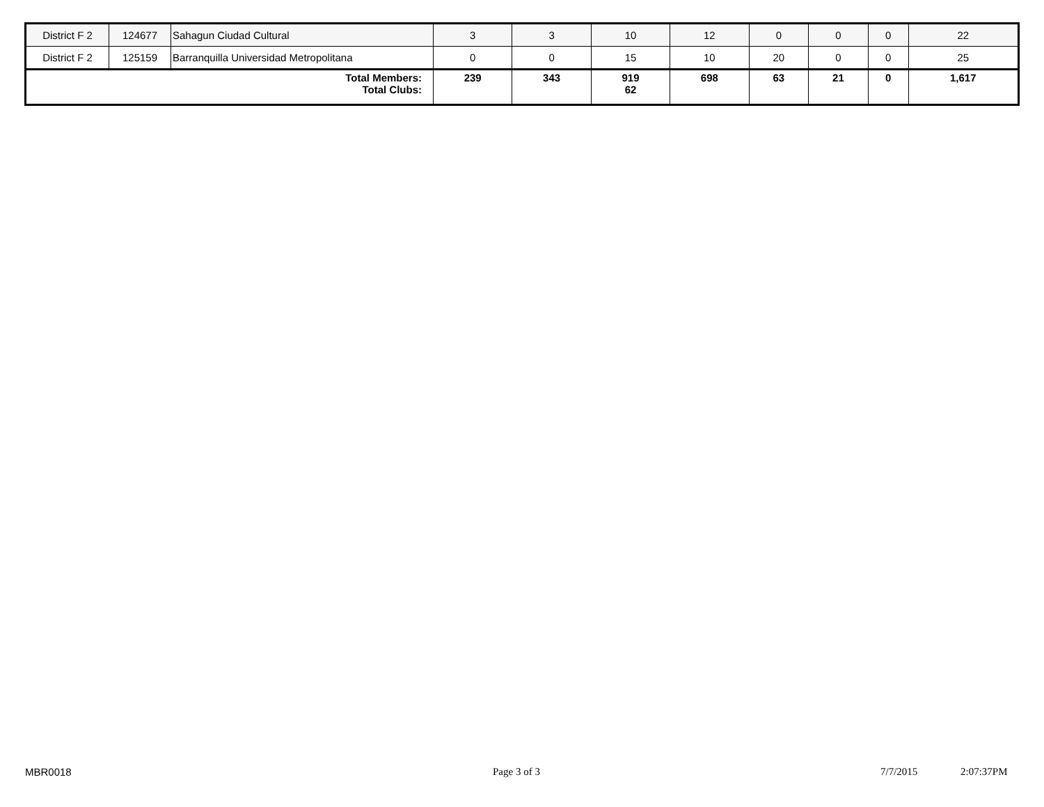| District F 2 | 124677 | Sahagun Ciudad Cultural | 3 | 3 | 10 | 12 | 0 | 0 | 0 | 22 |
| District F 2 | 125159 | Barranquilla Universidad Metropolitana | 0 | 0 | 15 | 10 | 20 | 0 | 0 | 25 |
| Total Members: Total Clubs: | | | 239 | 343 | 919 62 | 698 | 63 | 21 | 0 | 1,617 |
MBR0018 Page 3 of 3 7/7/2015 2:07:37PM